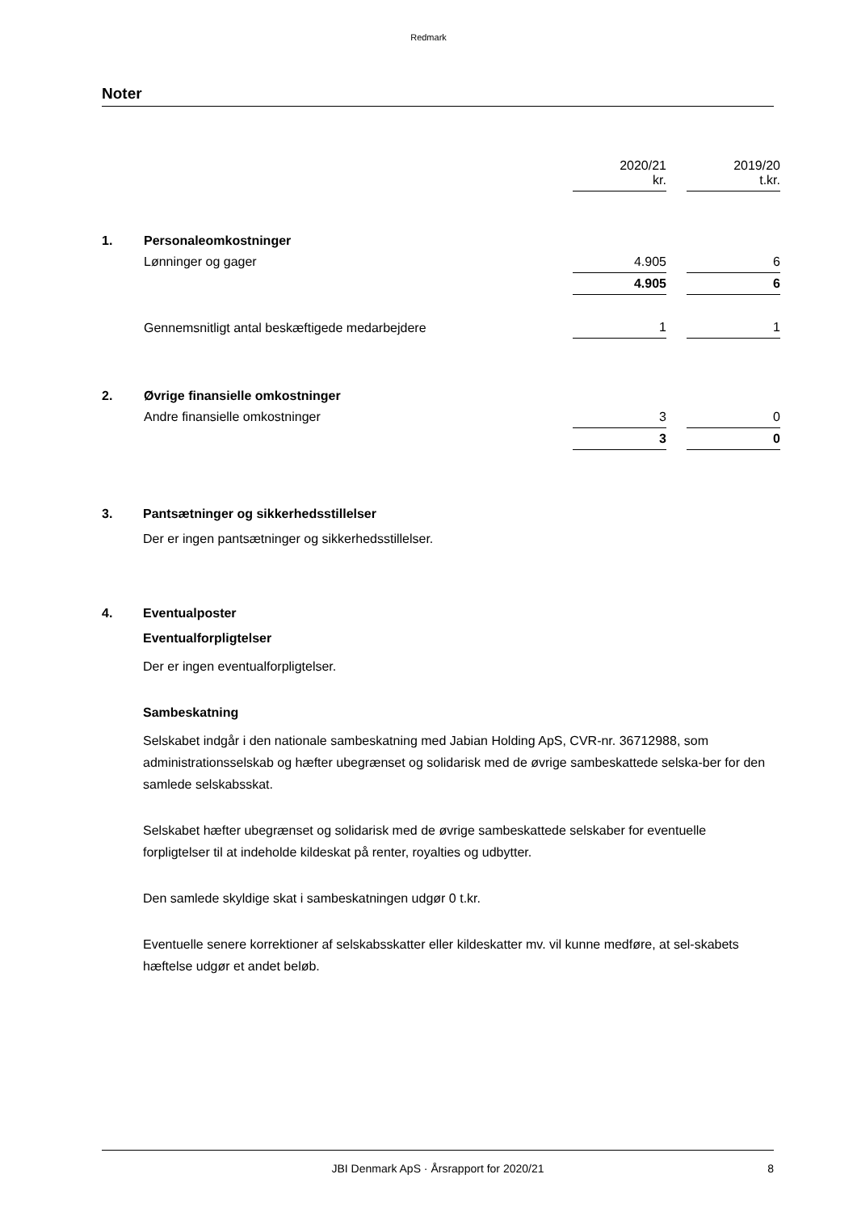Redmark
Noter
| | | 2020/21 kr. | | 2019/20 t.kr. |
| 1. | Personaleomkostninger | | | |
| | Lønninger og gager | 4.905 | | 6 |
| | | 4.905 | | 6 |
| | Gennemsnitligt antal beskæftigede medarbejdere | 1 | | 1 |
| 2. | Øvrige finansielle omkostninger | | | |
| | Andre finansielle omkostninger | 3 | | 0 |
| | | 3 | | 0 |
3. Pantsætninger og sikkerhedsstillelser
Der er ingen pantsætninger og sikkerhedsstillelser.
4. Eventualposter
Eventualforpligtelser
Der er ingen eventualforpligtelser.
Sambeskatning
Selskabet indgår i den nationale sambeskatning med Jabian Holding ApS, CVR-nr. 36712988, som administrationsselskab og hæfter ubegrænset og solidarisk med de øvrige sambeskattede selska-ber for den samlede selskabsskat.
Selskabet hæfter ubegrænset og solidarisk med de øvrige sambeskattede selskaber for eventuelle forpligtelser til at indeholde kildeskat på renter, royalties og udbytter.
Den samlede skyldige skat i sambeskatningen udgør 0 t.kr.
Eventuelle senere korrektioner af selskabsskatter eller kildeskatter mv. vil kunne medføre, at sel-skabets hæftelse udgør et andet beløb.
JBI Denmark ApS · Årsrapport for 2020/21 8